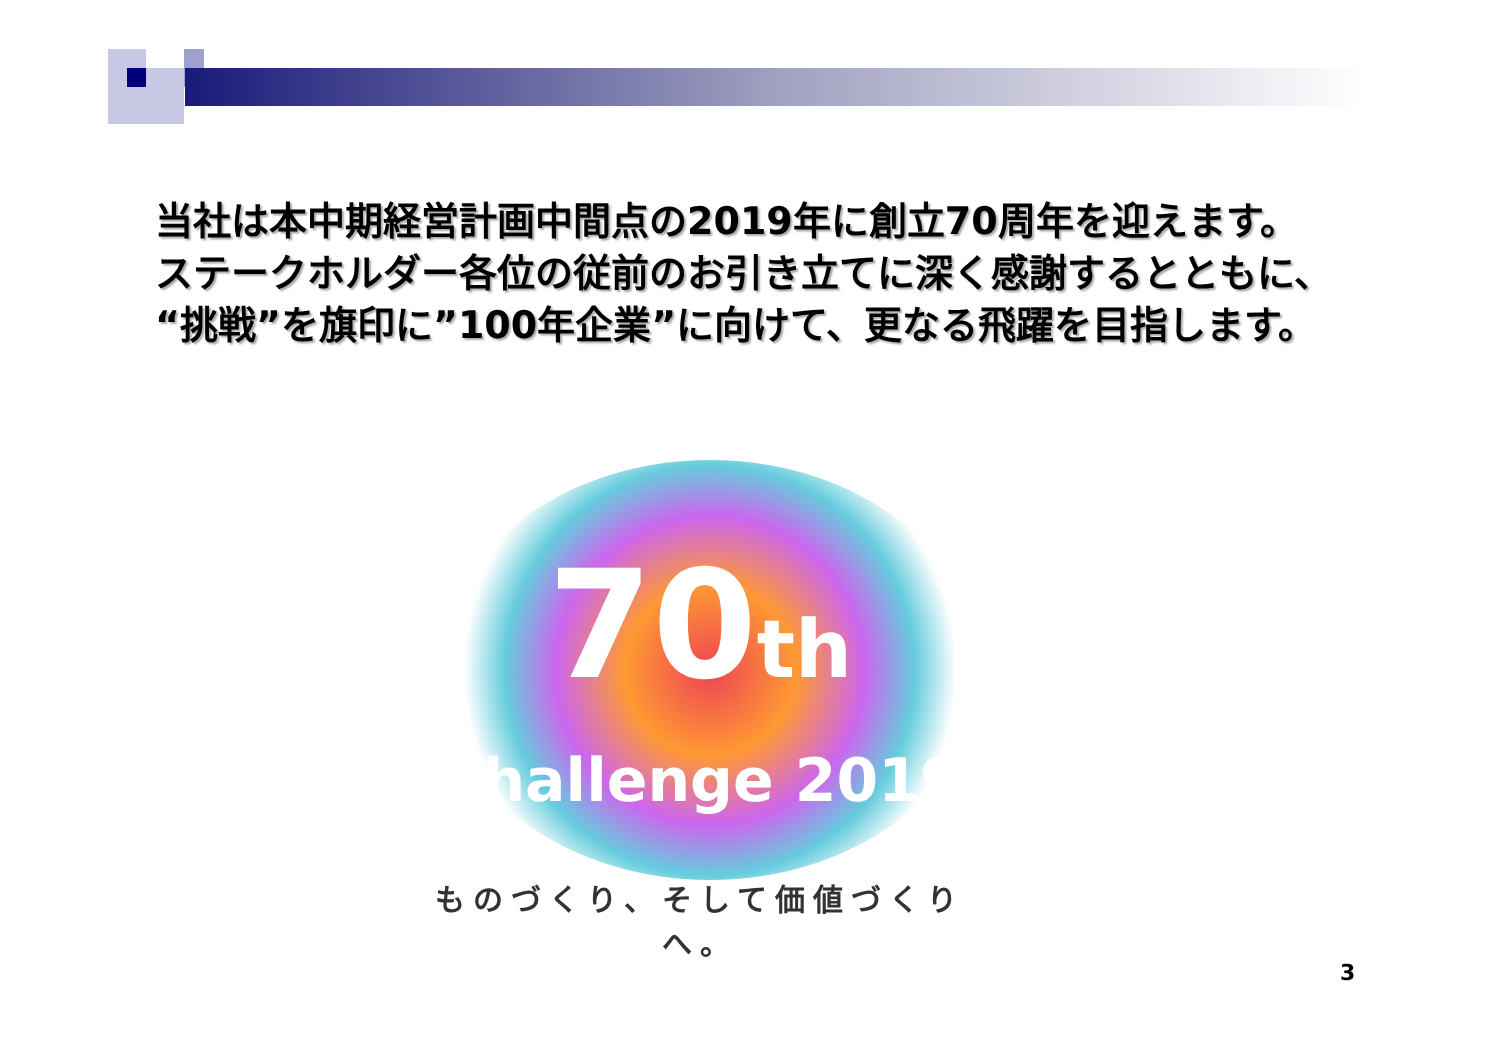当社は本中期経営計画中間点の2019年に創立70周年を迎えます。
ステークホルダー各位の従前のお引き立てに深く感謝するとともに、
“挑戦”を旗印に”100年企業”に向けて、更なる飛躍を目指します。
70th
Challenge 2019
ものづくり、そして価値づくりへ。
3